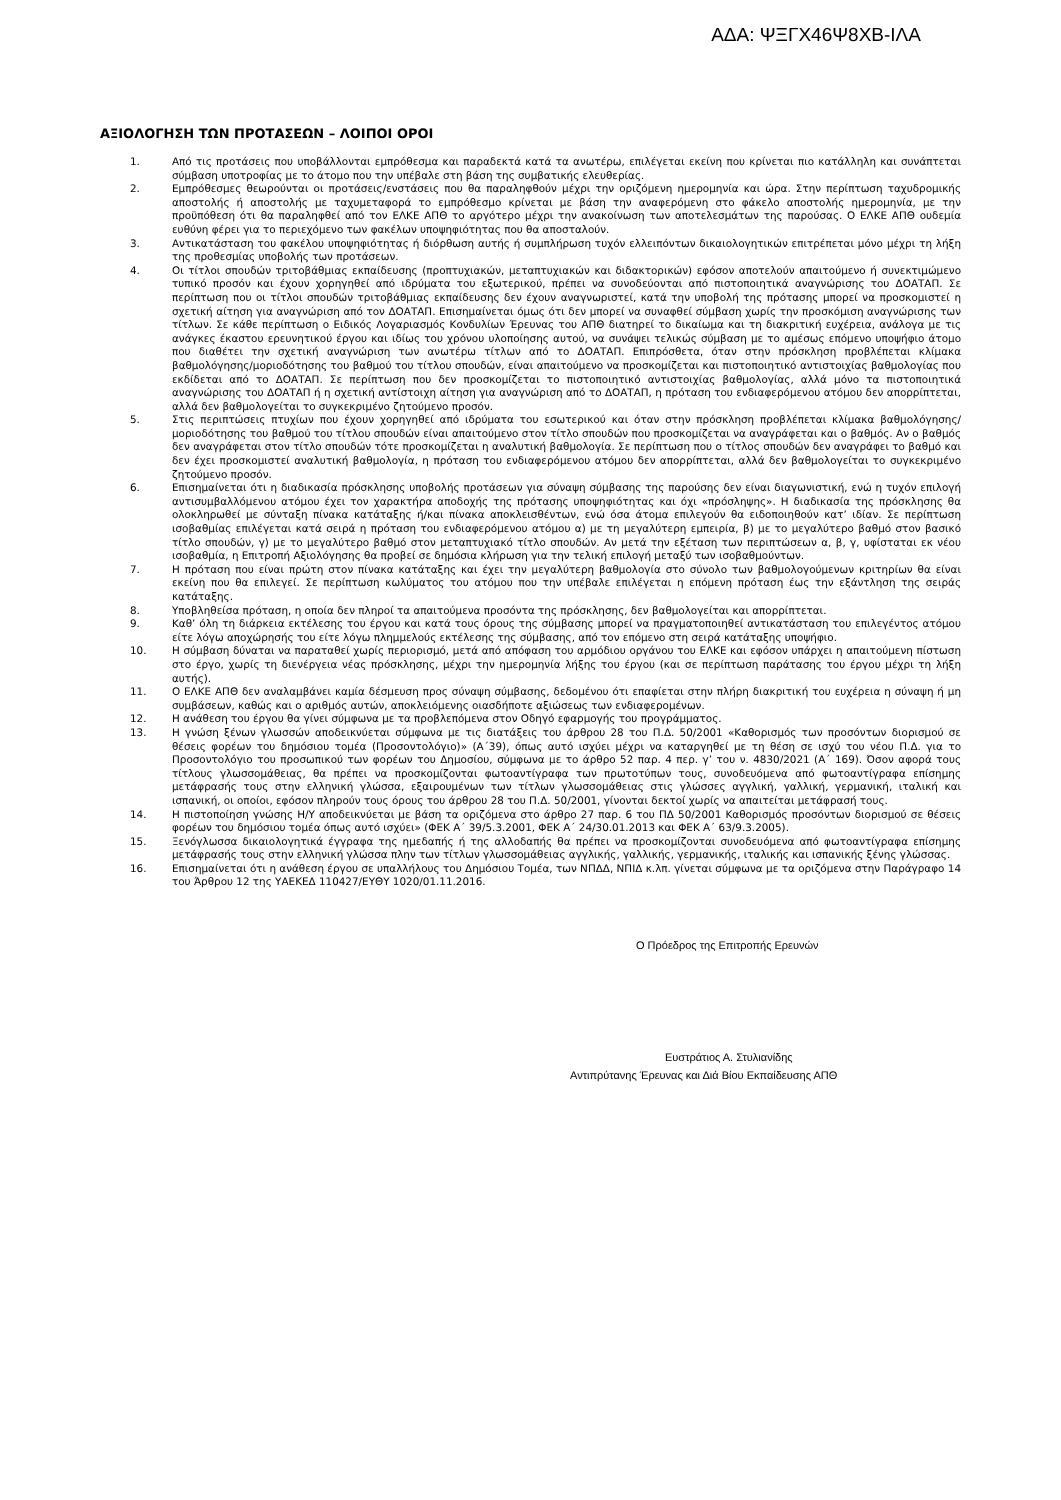ΑΔΑ: ΨΞΓΧ46Ψ8ΧΒ-ΙΛΑ
ΑΞΙΟΛΟΓΗΣΗ ΤΩΝ ΠΡΟΤΑΣΕΩΝ – ΛΟΙΠΟΙ ΟΡΟΙ
1. Από τις προτάσεις που υποβάλλονται εμπρόθεσμα και παραδεκτά κατά τα ανωτέρω, επιλέγεται εκείνη που κρίνεται πιο κατάλληλη και συνάπτεται σύμβαση υποτροφίας με το άτομο που την υπέβαλε στη βάση της συμβατικής ελευθερίας.
2. Εμπρόθεσμες θεωρούνται οι προτάσεις/ενστάσεις που θα παραληφθούν μέχρι την οριζόμενη ημερομηνία και ώρα. Στην περίπτωση ταχυδρομικής αποστολής ή αποστολής με ταχυμεταφορά το εμπρόθεσμο κρίνεται με βάση την αναφερόμενη στο φάκελο αποστολής ημερομηνία, με την προϋπόθεση ότι θα παραληφθεί από τον ΕΛΚΕ ΑΠΘ το αργότερο μέχρι την ανακοίνωση των αποτελεσμάτων της παρούσας. Ο ΕΛΚΕ ΑΠΘ ουδεμία ευθύνη φέρει για το περιεχόμενο των φακέλων υποψηφιότητας που θα αποσταλούν.
3. Αντικατάσταση του φακέλου υποψηφιότητας ή διόρθωση αυτής ή συμπλήρωση τυχόν ελλειπόντων δικαιολογητικών επιτρέπεται μόνο μέχρι τη λήξη της προθεσμίας υποβολής των προτάσεων.
4. Οι τίτλοι σπουδών τριτοβάθμιας εκπαίδευσης (προπτυχιακών, μεταπτυχιακών και διδακτορικών) εφόσον αποτελούν απαιτούμενο ή συνεκτιμώμενο τυπικό προσόν και έχουν χορηγηθεί από ιδρύματα του εξωτερικού, πρέπει να συνοδεύονται από πιστοποιητικά αναγνώρισης του ΔΟΑΤΑΠ. Σε περίπτωση που οι τίτλοι σπουδών τριτοβάθμιας εκπαίδευσης δεν έχουν αναγνωριστεί, κατά την υποβολή της πρότασης μπορεί να προσκομιστεί η σχετική αίτηση για αναγνώριση από τον ΔΟΑΤΑΠ. Επισημαίνεται όμως ότι δεν μπορεί να συναφθεί σύμβαση χωρίς την προσκόμιση αναγνώρισης των τίτλων. Σε κάθε περίπτωση ο Ειδικός Λογαριασμός Κονδυλίων Έρευνας του ΑΠΘ διατηρεί το δικαίωμα και τη διακριτική ευχέρεια, ανάλογα με τις ανάγκες έκαστου ερευνητικού έργου και ιδίως του χρόνου υλοποίησης αυτού, να συνάψει τελικώς σύμβαση με το αμέσως επόμενο υποψήφιο άτομο που διαθέτει την σχετική αναγνώριση των ανωτέρω τίτλων από το ΔΟΑΤΑΠ. Επιπρόσθετα, όταν στην πρόσκληση προβλέπεται κλίμακα βαθμολόγησης/μοριοδότησης του βαθμού του τίτλου σπουδών, είναι απαιτούμενο να προσκομίζεται και πιστοποιητικό αντιστοιχίας βαθμολογίας που εκδίδεται από το ΔΟΑΤΑΠ. Σε περίπτωση που δεν προσκομίζεται το πιστοποιητικό αντιστοιχίας βαθμολογίας, αλλά μόνο τα πιστοποιητικά αναγνώρισης του ΔΟΑΤΑΠ ή η σχετική αντίστοιχη αίτηση για αναγνώριση από το ΔΟΑΤΑΠ, η πρόταση του ενδιαφερόμενου ατόμου δεν απορρίπτεται, αλλά δεν βαθμολογείται το συγκεκριμένο ζητούμενο προσόν.
5. Στις περιπτώσεις πτυχίων που έχουν χορηγηθεί από ιδρύματα του εσωτερικού και όταν στην πρόσκληση προβλέπεται κλίμακα βαθμολόγησης/μοριοδότησης του βαθμού του τίτλου σπουδών είναι απαιτούμενο στον τίτλο σπουδών που προσκομίζεται να αναγράφεται και ο βαθμός. Αν ο βαθμός δεν αναγράφεται στον τίτλο σπουδών τότε προσκομίζεται η αναλυτική βαθμολογία. Σε περίπτωση που ο τίτλος σπουδών δεν αναγράφει το βαθμό και δεν έχει προσκομιστεί αναλυτική βαθμολογία, η πρόταση του ενδιαφερόμενου ατόμου δεν απορρίπτεται, αλλά δεν βαθμολογείται το συγκεκριμένο ζητούμενο προσόν.
6. Επισημαίνεται ότι η διαδικασία πρόσκλησης υποβολής προτάσεων για σύναψη σύμβασης της παρούσης δεν είναι διαγωνιστική, ενώ η τυχόν επιλογή αντισυμβαλλόμενου ατόμου έχει τον χαρακτήρα αποδοχής της πρότασης υποψηφιότητας και όχι «πρόσληψης». Η διαδικασία της πρόσκλησης θα ολοκληρωθεί με σύνταξη πίνακα κατάταξης ή/και πίνακα αποκλεισθέντων, ενώ όσα άτομα επιλεγούν θα ειδοποιηθούν κατ’ ιδίαν. Σε περίπτωση ισοβαθμίας επιλέγεται κατά σειρά η πρόταση του ενδιαφερόμενου ατόμου α) με τη μεγαλύτερη εμπειρία, β) με το μεγαλύτερο βαθμό στον βασικό τίτλο σπουδών, γ) με το μεγαλύτερο βαθμό στον μεταπτυχιακό τίτλο σπουδών. Αν μετά την εξέταση των περιπτώσεων α, β, γ, υφίσταται εκ νέου ισοβαθμία, η Επιτροπή Αξιολόγησης θα προβεί σε δημόσια κλήρωση για την τελική επιλογή μεταξύ των ισοβαθμούντων.
7. Η πρόταση που είναι πρώτη στον πίνακα κατάταξης και έχει την μεγαλύτερη βαθμολογία στο σύνολο των βαθμολογούμενων κριτηρίων θα είναι εκείνη που θα επιλεγεί. Σε περίπτωση κωλύματος του ατόμου που την υπέβαλε επιλέγεται η επόμενη πρόταση έως την εξάντληση της σειράς κατάταξης.
8. Υποβληθείσα πρόταση, η οποία δεν πληροί τα απαιτούμενα προσόντα της πρόσκλησης, δεν βαθμολογείται και απορρίπτεται.
9. Καθ’ όλη τη διάρκεια εκτέλεσης του έργου και κατά τους όρους της σύμβασης μπορεί να πραγματοποιηθεί αντικατάσταση του επιλεγέντος ατόμου είτε λόγω αποχώρησής του είτε λόγω πλημμελούς εκτέλεσης της σύμβασης, από τον επόμενο στη σειρά κατάταξης υποψήφιο.
10. Η σύμβαση δύναται να παραταθεί χωρίς περιορισμό, μετά από απόφαση του αρμόδιου οργάνου του ΕΛΚΕ και εφόσον υπάρχει η απαιτούμενη πίστωση στο έργο, χωρίς τη διενέργεια νέας πρόσκλησης, μέχρι την ημερομηνία λήξης του έργου (και σε περίπτωση παράτασης του έργου μέχρι τη λήξη αυτής).
11. Ο ΕΛΚΕ ΑΠΘ δεν αναλαμβάνει καμία δέσμευση προς σύναψη σύμβασης, δεδομένου ότι επαφίεται στην πλήρη διακριτική του ευχέρεια η σύναψη ή μη συμβάσεων, καθώς και ο αριθμός αυτών, αποκλειόμενης οιασδήποτε αξιώσεως των ενδιαφερομένων.
12. Η ανάθεση του έργου θα γίνει σύμφωνα με τα προβλεπόμενα στον Οδηγό εφαρμογής του προγράμματος.
13. Η γνώση ξένων γλωσσών αποδεικνύεται σύμφωνα με τις διατάξεις του άρθρου 28 του Π.Δ. 50/2001 «Καθορισμός των προσόντων διορισμού σε θέσεις φορέων του δημόσιου τομέα (Προσοντολόγιο)» (Α΄39), όπως αυτό ισχύει μέχρι να καταργηθεί με τη θέση σε ισχύ του νέου Π.Δ. για το Προσοντολόγιο του προσωπικού των φορέων του Δημοσίου, σύμφωνα με το άρθρο 52 παρ. 4 περ. γ’ του ν. 4830/2021 (Α΄ 169). Όσον αφορά τους τίτλους γλωσσομάθειας, θα πρέπει να προσκομίζονται φωτοαντίγραφα των πρωτοτύπων τους, συνοδευόμενα από φωτοαντίγραφα επίσημης μετάφρασής τους στην ελληνική γλώσσα, εξαιρουμένων των τίτλων γλωσσομάθειας στις γλώσσες αγγλική, γαλλική, γερμανική, ιταλική και ισπανική, οι οποίοι, εφόσον πληρούν τους όρους του άρθρου 28 του Π.Δ. 50/2001, γίνονται δεκτοί χωρίς να απαιτείται μετάφρασή τους.
14. Η πιστοποίηση γνώσης Η/Υ αποδεικνύεται με βάση τα οριζόμενα στο άρθρο 27 παρ. 6 του ΠΔ 50/2001 Καθορισμός προσόντων διορισμού σε θέσεις φορέων του δημόσιου τομέα όπως αυτό ισχύει» (ΦΕΚ Α΄ 39/5.3.2001, ΦΕΚ Α΄ 24/30.01.2013 και ΦΕΚ Α΄ 63/9.3.2005).
15. Ξενόγλωσσα δικαιολογητικά έγγραφα της ημεδαπής ή της αλλοδαπής θα πρέπει να προσκομίζονται συνοδευόμενα από φωτοαντίγραφα επίσημης μετάφρασής τους στην ελληνική γλώσσα πλην των τίτλων γλωσσομάθειας αγγλικής, γαλλικής, γερμανικής, ιταλικής και ισπανικής ξένης γλώσσας.
16. Επισημαίνεται ότι η ανάθεση έργου σε υπαλλήλους του Δημόσιου Τομέα, των ΝΠΔΔ, ΝΠΙΔ κ.λπ. γίνεται σύμφωνα με τα οριζόμενα στην Παράγραφο 14 του Άρθρου 12 της ΥΑΕΚΕΔ 110427/ΕΥΘΥ 1020/01.11.2016.
Ο Πρόεδρος της Επιτροπής Ερευνών
Ευστράτιος Α. Στυλιανίδης
Αντιπρύτανης Έρευνας και Διά Βίου Εκπαίδευσης ΑΠΘ